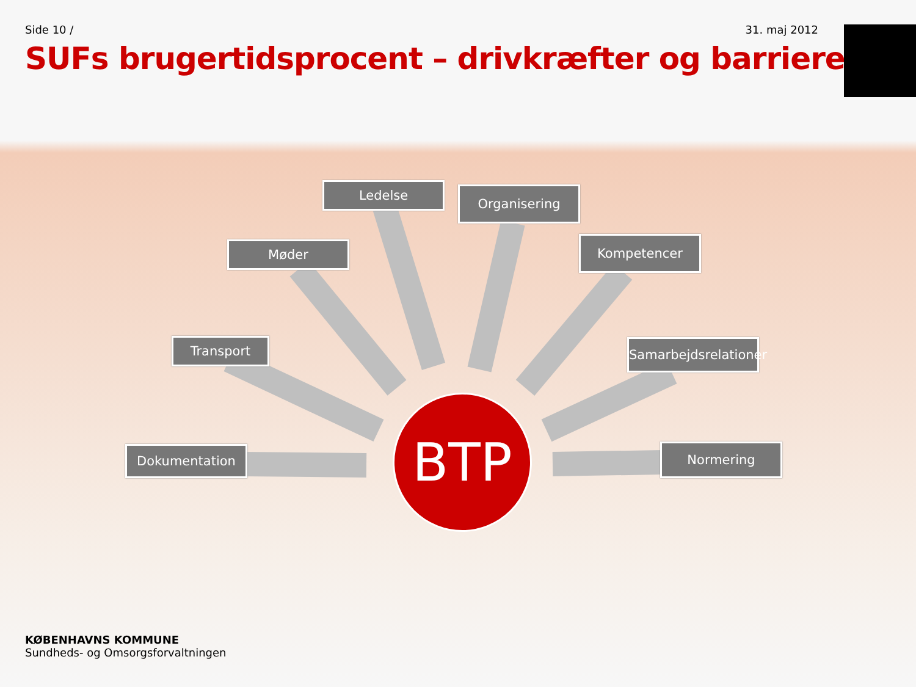Side 10 / 31. maj 2012
SUFs brugertidsprocent – drivkræfter og barrierer
Ledelse Organisering
Møder Kompetencer
Transport
Samarbejdsrelationer
Dokumentation Normering
BTP
KØBENHAVNS KOMMUNE
Sundheds- og Omsorgsforvaltningen